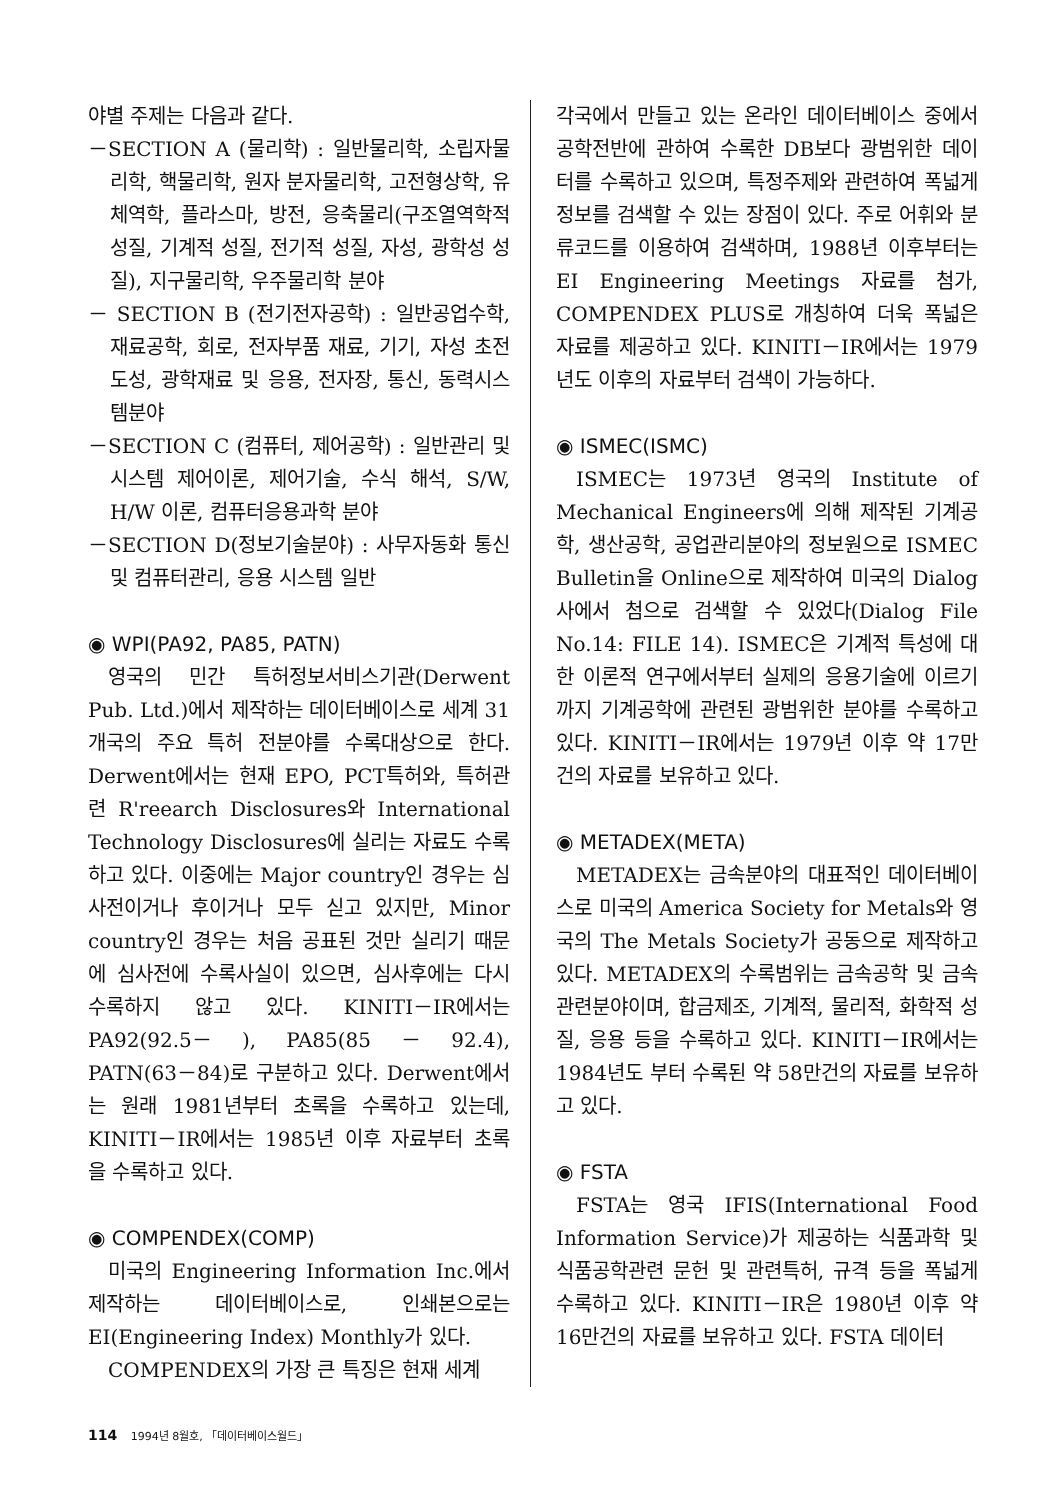야별 주제는 다음과 같다.
－SECTION A (물리학) : 일반물리학, 소립자물리학, 핵물리학, 원자 분자물리학, 고전형상학, 유체역학, 플라스마, 방전, 응축물리(구조열역학적 성질, 기계적 성질, 전기적 성질, 자성, 광학성 성질), 지구물리학, 우주물리학 분야
－ SECTION B (전기전자공학) : 일반공업수학, 재료공학, 회로, 전자부품 재료, 기기, 자성 초전도성, 광학재료 및 응용, 전자장, 통신, 동력시스템분야
－SECTION C (컴퓨터, 제어공학) : 일반관리 및 시스템 제어이론, 제어기술, 수식 해석, S/W, H/W 이론, 컴퓨터응용과학 분야
－SECTION D(정보기술분야) : 사무자동화 통신 및 컴퓨터관리, 응용 시스템 일반
◉ WPI(PA92, PA85, PATN)
영국의 민간 특허정보서비스기관(Derwent Pub. Ltd.)에서 제작하는 데이터베이스로 세계 31개국의 주요 특허 전분야를 수록대상으로 한다. Derwent에서는 현재 EPO, PCT특허와, 특허관련 R'reearch Disclosures와 International Technology Disclosures에 실리는 자료도 수록하고 있다. 이중에는 Major country인 경우는 심사전이거나 후이거나 모두 싣고 있지만, Minor country인 경우는 처음 공표된 것만 실리기 때문에 심사전에 수록사실이 있으면, 심사후에는 다시 수록하지 않고 있다. KINITI－IR에서는 PA92(92.5－ ), PA85(85 － 92.4), PATN(63－84)로 구분하고 있다. Derwent에서는 원래 1981년부터 초록을 수록하고 있는데, KINITI－IR에서는 1985년 이후 자료부터 초록을 수록하고 있다.
◉ COMPENDEX(COMP)
미국의 Engineering Information Inc.에서 제작하는 데이터베이스로, 인쇄본으로는 EI(Engineering Index) Monthly가 있다.
COMPENDEX의 가장 큰 특징은 현재 세계
각국에서 만들고 있는 온라인 데이터베이스 중에서 공학전반에 관하여 수록한 DB보다 광범위한 데이터를 수록하고 있으며, 특정주제와 관련하여 폭넓게 정보를 검색할 수 있는 장점이 있다. 주로 어휘와 분류코드를 이용하여 검색하며, 1988년 이후부터는 EI Engineering Meetings 자료를 첨가, COMPENDEX PLUS로 개칭하여 더욱 폭넓은 자료를 제공하고 있다. KINITI－IR에서는 1979년도 이후의 자료부터 검색이 가능하다.
◉ ISMEC(ISMC)
ISMEC는 1973년 영국의 Institute of Mechanical Engineers에 의해 제작된 기계공학, 생산공학, 공업관리분야의 정보원으로 ISMEC Bulletin을 Online으로 제작하여 미국의 Dialog사에서 첨으로 검색할 수 있었다(Dialog File No.14: FILE 14). ISMEC은 기계적 특성에 대한 이론적 연구에서부터 실제의 응용기술에 이르기까지 기계공학에 관련된 광범위한 분야를 수록하고 있다. KINITI－IR에서는 1979년 이후 약 17만건의 자료를 보유하고 있다.
◉ METADEX(META)
METADEX는 금속분야의 대표적인 데이터베이스로 미국의 America Society for Metals와 영국의 The Metals Society가 공동으로 제작하고 있다. METADEX의 수록범위는 금속공학 및 금속관련분야이며, 합금제조, 기계적, 물리적, 화학적 성질, 응용 등을 수록하고 있다. KINITI－IR에서는 1984년도 부터 수록된 약 58만건의 자료를 보유하고 있다.
◉ FSTA
FSTA는 영국 IFIS(International Food Information Service)가 제공하는 식품과학 및 식품공학관련 문헌 및 관련특허, 규격 등을 폭넓게 수록하고 있다. KINITI－IR은 1980년 이후 약 16만건의 자료를 보유하고 있다. FSTA 데이터
114 1994년 8월호, 「데이터베이스월드」